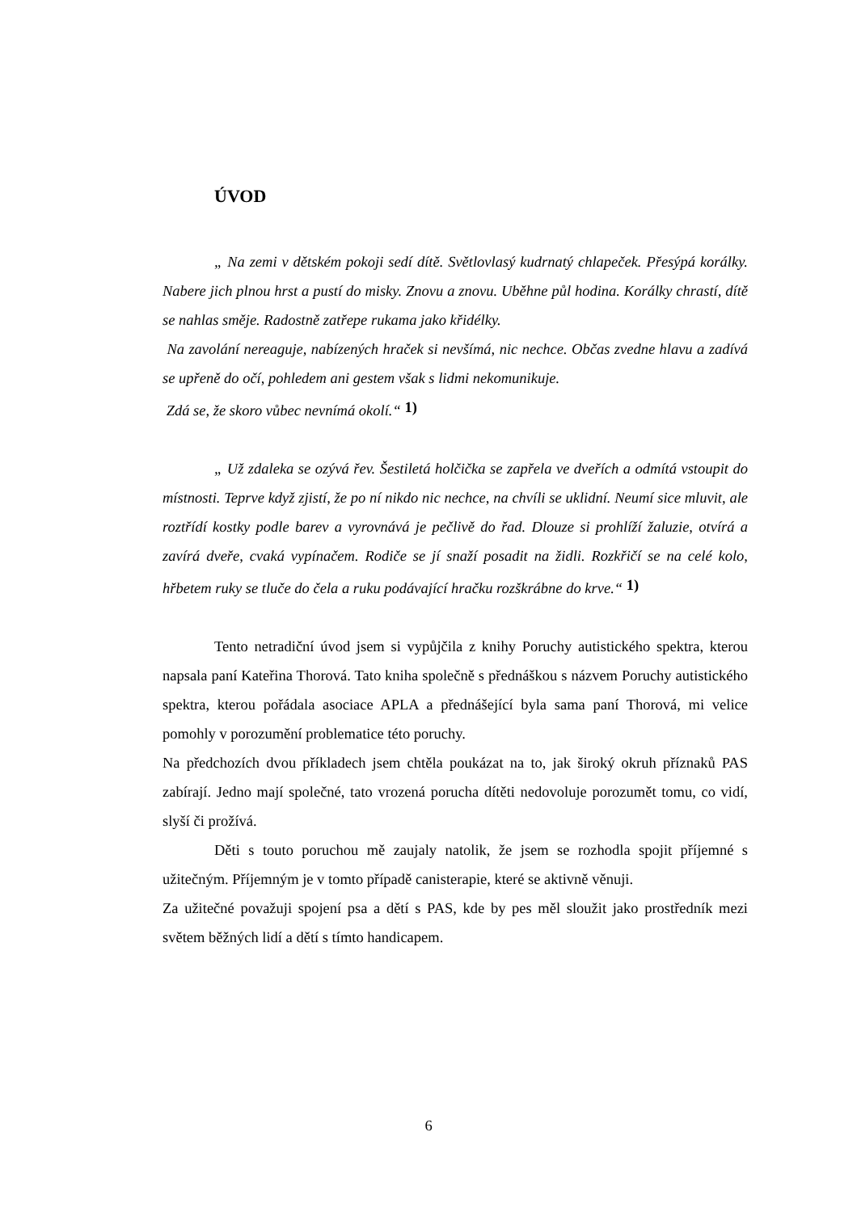ÚVOD
„ Na zemi v dětském pokoji sedí dítě. Světlovlasý kudrnatý chlapeček. Přesýpá korálky. Nabere jich plnou hrst a pustí do misky. Znovu a znovu. Uběhne půl hodina. Korálky chrastí, dítě se nahlas směje. Radostně zatřepe rukama jako křidélky.
Na zavolání nereaguje, nabízených hraček si nevšímá, nic nechce. Občas zvedne hlavu a zadívá se upřeně do očí, pohledem ani gestem však s lidmi nekomunikuje.
Zdá se, že skoro vůbec nevnímá okolí.“ 1)
„ Už zdaleka se ozývá řev. Šestiletá holčička se zapřela ve dveřích a odmítá vstoupit do místnosti. Teprve když zjistí, že po ní nikdo nic nechce, na chvíli se uklidní. Neumí sice mluvit, ale roztřídí kostky podle barev a vyrovnává je pečlivě do řad. Dlouze si prohlíží žaluzie, otvírá a zavírá dveře, cvaká vypínačem. Rodiče se jí snaží posadit na židli. Rozkřičí se na celé kolo, hřbetem ruky se tluče do čela a ruku podávající hračku rozškrábne do krve.“ 1)
Tento netradiční úvod jsem si vypůjčila z knihy Poruchy autistického spektra, kterou napsala paní Kateřina Thorová. Tato kniha společně s přednáškou s názvem Poruchy autistického spektra, kterou pořádala asociace APLA a přednášející byla sama paní Thorová, mi velice pomohly v porozumění problematice této poruchy.
Na předchozích dvou příkladech jsem chtěla poukázat na to, jak široký okruh příznaků PAS zabírají. Jedno mají společné, tato vrozená porucha dítěti nedovoluje porozumět tomu, co vidí, slyší či prožívá.
Děti s touto poruchou mě zaujaly natolik, že jsem se rozhodla spojit příjemné s užitečným. Příjemným je v tomto případě canisterapie, které se aktivně věnuji.
Za užitečné považuji spojení psa a dětí s PAS, kde by pes měl sloužit jako prostředník mezi světem běžných lidí a dětí s tímto handicapem.
6